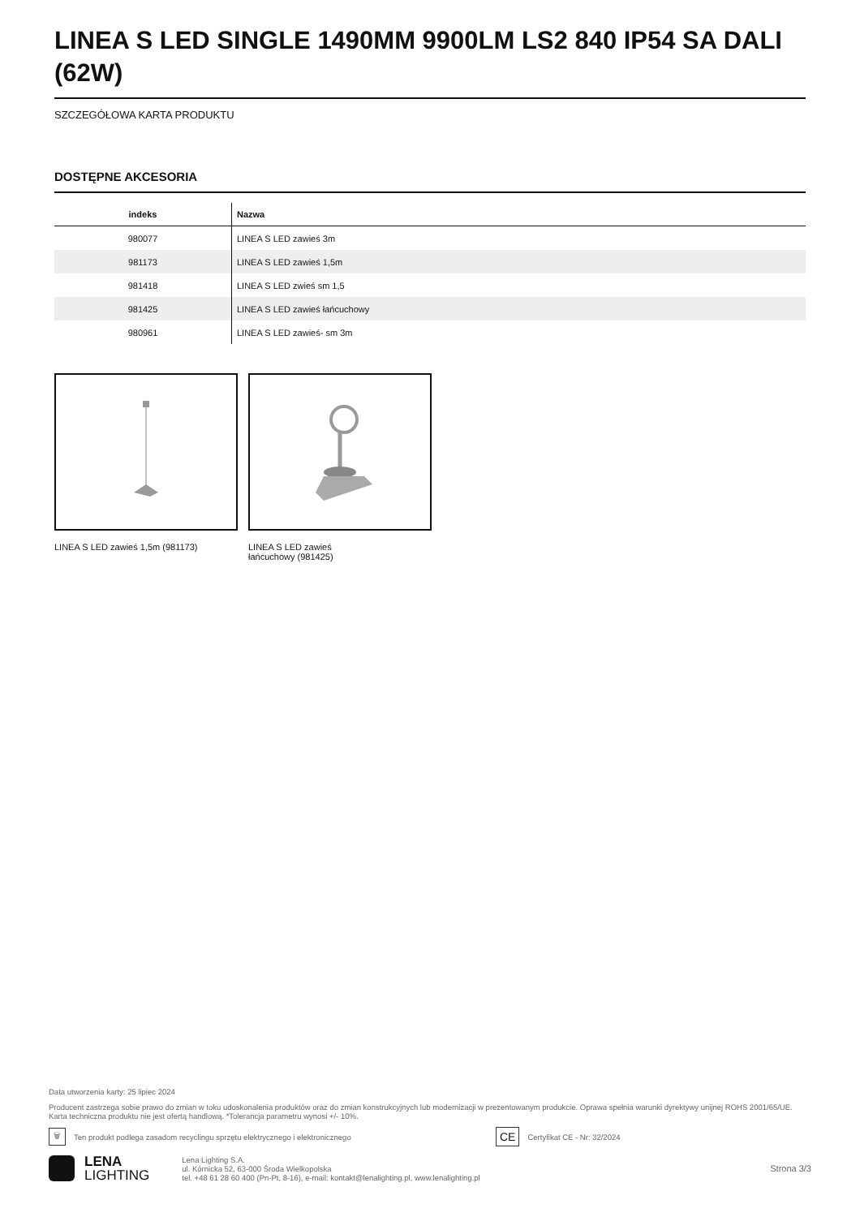LINEA S LED SINGLE 1490MM 9900LM LS2 840 IP54 SA DALI (62W)
SZCZEGÓŁOWA KARTA PRODUKTU
DOSTĘPNE AKCESORIA
| indeks | Nazwa |
| --- | --- |
| 980077 | LINEA S LED zawieś 3m |
| 981173 | LINEA S LED zawieś 1,5m |
| 981418 | LINEA S LED zwieś sm 1,5 |
| 981425 | LINEA S LED zawieś łańcuchowy |
| 980961 | LINEA S LED zawieś- sm 3m |
LINEA S LED zawieś 1,5m (981173) LINEA S LED zawieś
łańcuchowy (981425)
Data utworzenia karty: 25 lipiec 2024
Producent zastrzega sobie prawo do zmian w toku udoskonalenia produktów oraz do zmian konstrukcyjnych lub modernizacji w prezentowanym produkcie. Oprawa spełnia warunki dyrektywy unijnej ROHS 2001/65/UE. Karta techniczna produktu nie jest ofertą handlową. *Tolerancja parametru wynosi +/- 10%.
🗑 Ten produkt podlega zasadom recyclingu sprzętu elektrycznego i elektronicznego CE Certyfikat CE - Nr: 32/2024
LENA
LIGHTING
Lena Lighting S.A.
ul. Kórnicka 52, 63-000 Środa Wielkopolska
tel. +48 61 28 60 400 (Pn-Pt, 8-16), e-mail: kontakt@lenalighting.pl, www.lenalighting.pl
Strona 3/3